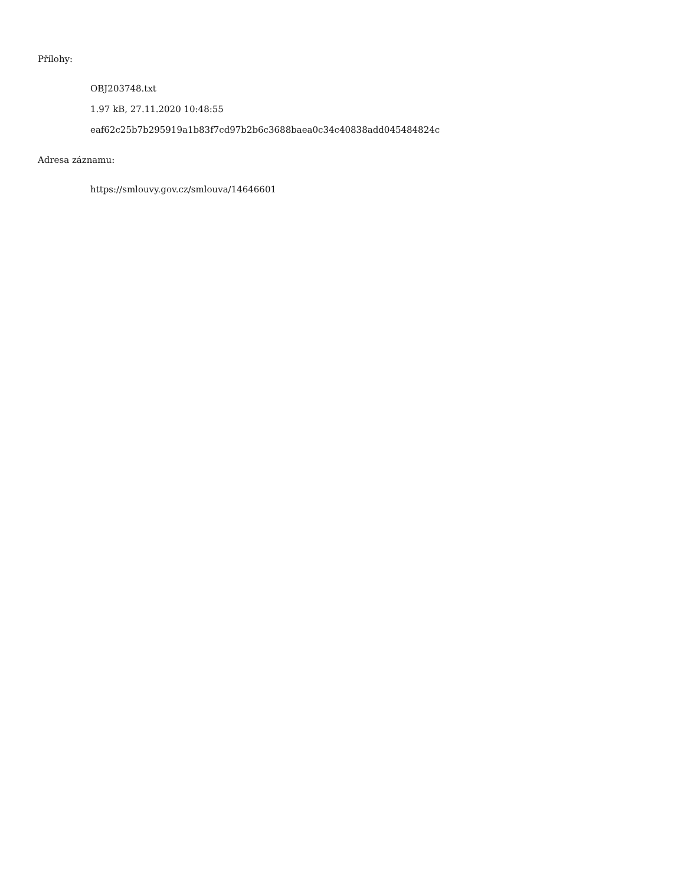Přílohy:
OBJ203748.txt
1.97 kB, 27.11.2020 10:48:55
eaf62c25b7b295919a1b83f7cd97b2b6c3688baea0c34c40838add045484824c
Adresa záznamu:
https://smlouvy.gov.cz/smlouva/14646601